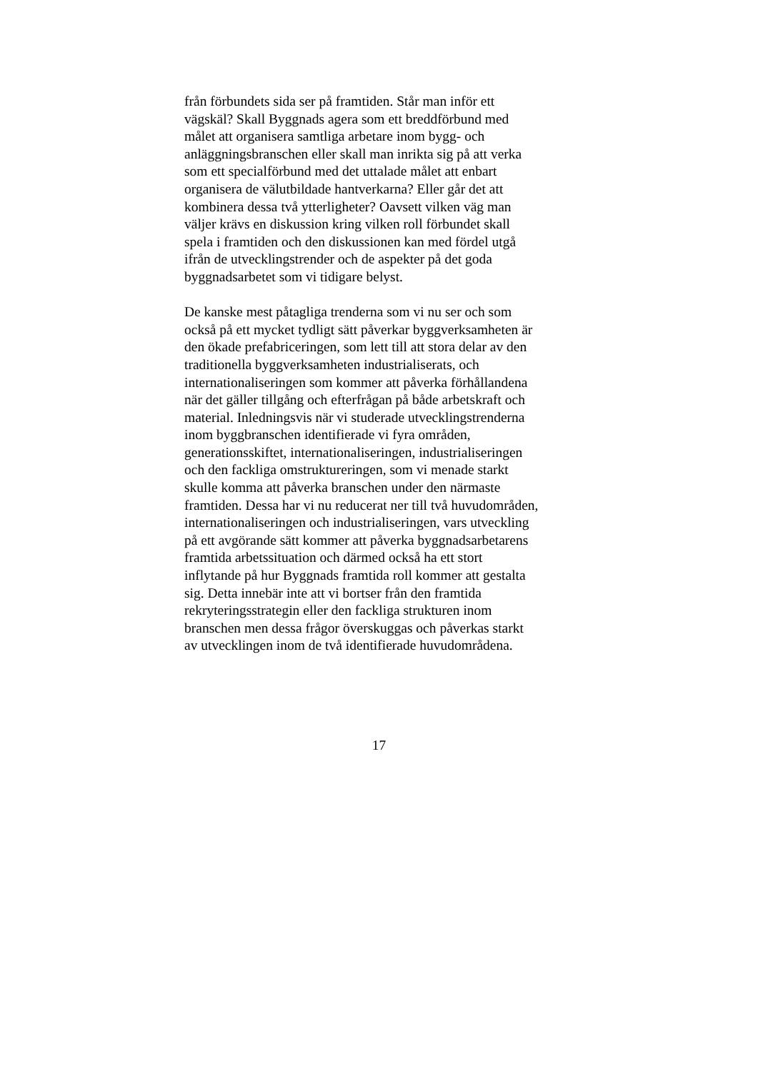från förbundets sida ser på framtiden. Står man inför ett
vägskäl? Skall Byggnads agera som ett breddförbund med
målet att organisera samtliga arbetare inom bygg- och
anläggningsbranschen eller skall man inrikta sig på att verka
som ett specialförbund med det uttalade målet att enbart
organisera de välutbildade hantverkarna? Eller går det att
kombinera dessa två ytterligheter? Oavsett vilken väg man
väljer krävs en diskussion kring vilken roll förbundet skall
spela i framtiden och den diskussionen kan med fördel utgå
ifrån de utvecklingstrender och de aspekter på det goda
byggnadsarbetet som vi tidigare belyst.
De kanske mest påtagliga trenderna som vi nu ser och som
också på ett mycket tydligt sätt påverkar byggverksamheten är
den ökade prefabriceringen, som lett till att stora delar av den
traditionella byggverksamheten industrialiserats, och
internationaliseringen som kommer att påverka förhållandena
när det gäller tillgång och efterfrågan på både arbetskraft och
material. Inledningsvis när vi studerade utvecklingstrenderna
inom byggbranschen identifierade vi fyra områden,
generationsskiftet, internationaliseringen, industrialiseringen
och den fackliga omstruktureringen, som vi menade starkt
skulle komma att påverka branschen under den närmaste
framtiden. Dessa har vi nu reducerat ner till två huvudområden,
internationaliseringen och industrialiseringen, vars utveckling
på ett avgörande sätt kommer att påverka byggnadsarbetarens
framtida arbetssituation och därmed också ha ett stort
inflytande på hur Byggnads framtida roll kommer att gestalta
sig. Detta innebär inte att vi bortser från den framtida
rekryteringsstrategin eller den fackliga strukturen inom
branschen men dessa frågor överskuggas och påverkas starkt
av utvecklingen inom de två identifierade huvudområdena.
17